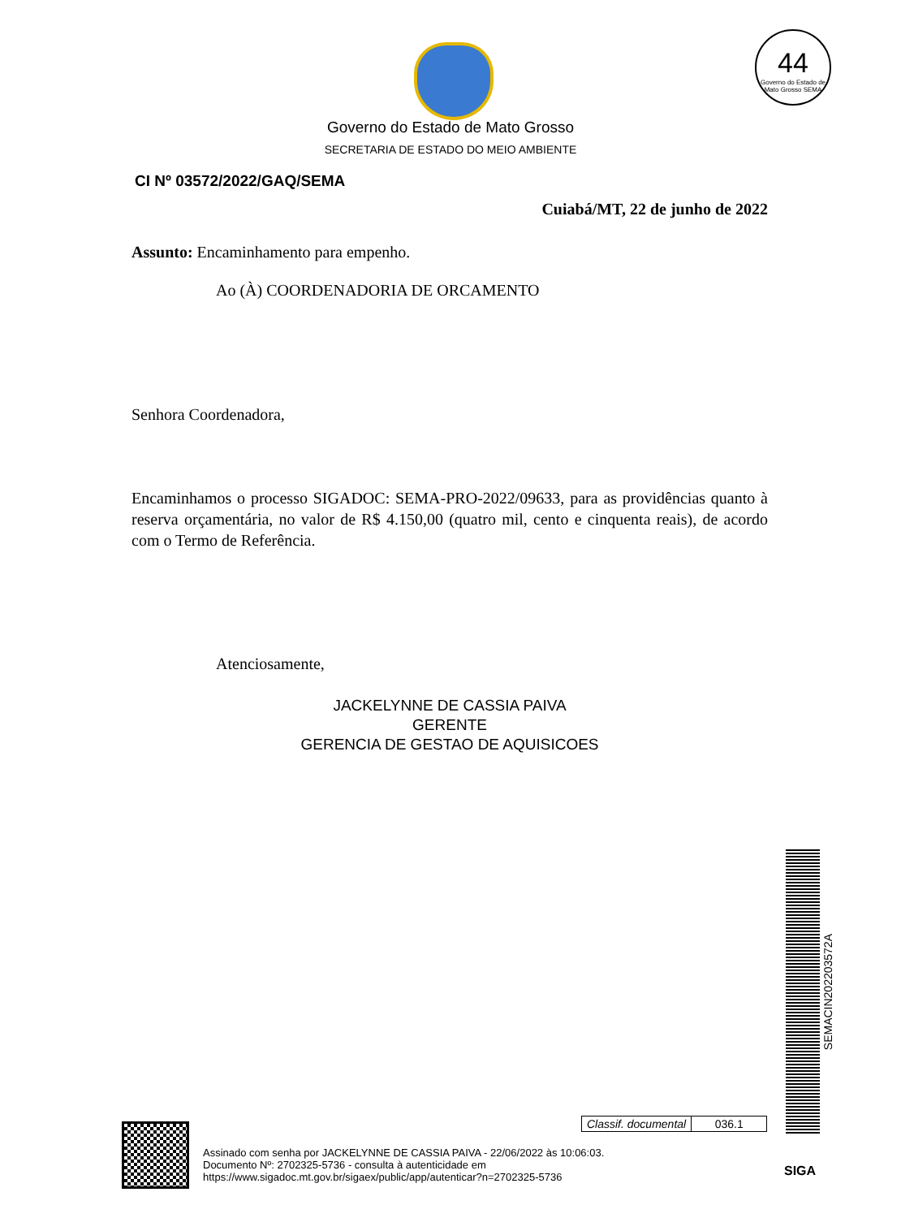44
Governo do Estado de Mato Grosso SEMA
Governo do Estado de Mato Grosso
SECRETARIA DE ESTADO DO MEIO AMBIENTE
CI Nº 03572/2022/GAQ/SEMA
Cuiabá/MT, 22 de junho de 2022
Assunto: Encaminhamento para empenho.
Ao (À) COORDENADORIA DE ORCAMENTO
Senhora Coordenadora,
Encaminhamos o processo SIGADOC: SEMA-PRO-2022/09633, para as providências quanto à reserva orçamentária, no valor de R$ 4.150,00 (quatro mil, cento e cinquenta reais), de acordo com o Termo de Referência.
Atenciosamente,
JACKELYNNE DE CASSIA PAIVA
GERENTE
GERENCIA DE GESTAO DE AQUISICOES
SEMACIN202203572A
| Classif. documental | 036.1 |
Assinado com senha por JACKELYNNE DE CASSIA PAIVA - 22/06/2022 às 10:06:03.
Documento Nº: 2702325-5736 - consulta à autenticidade em
https://www.sigadoc.mt.gov.br/sigaex/public/app/autenticar?n=2702325-5736
SIGA